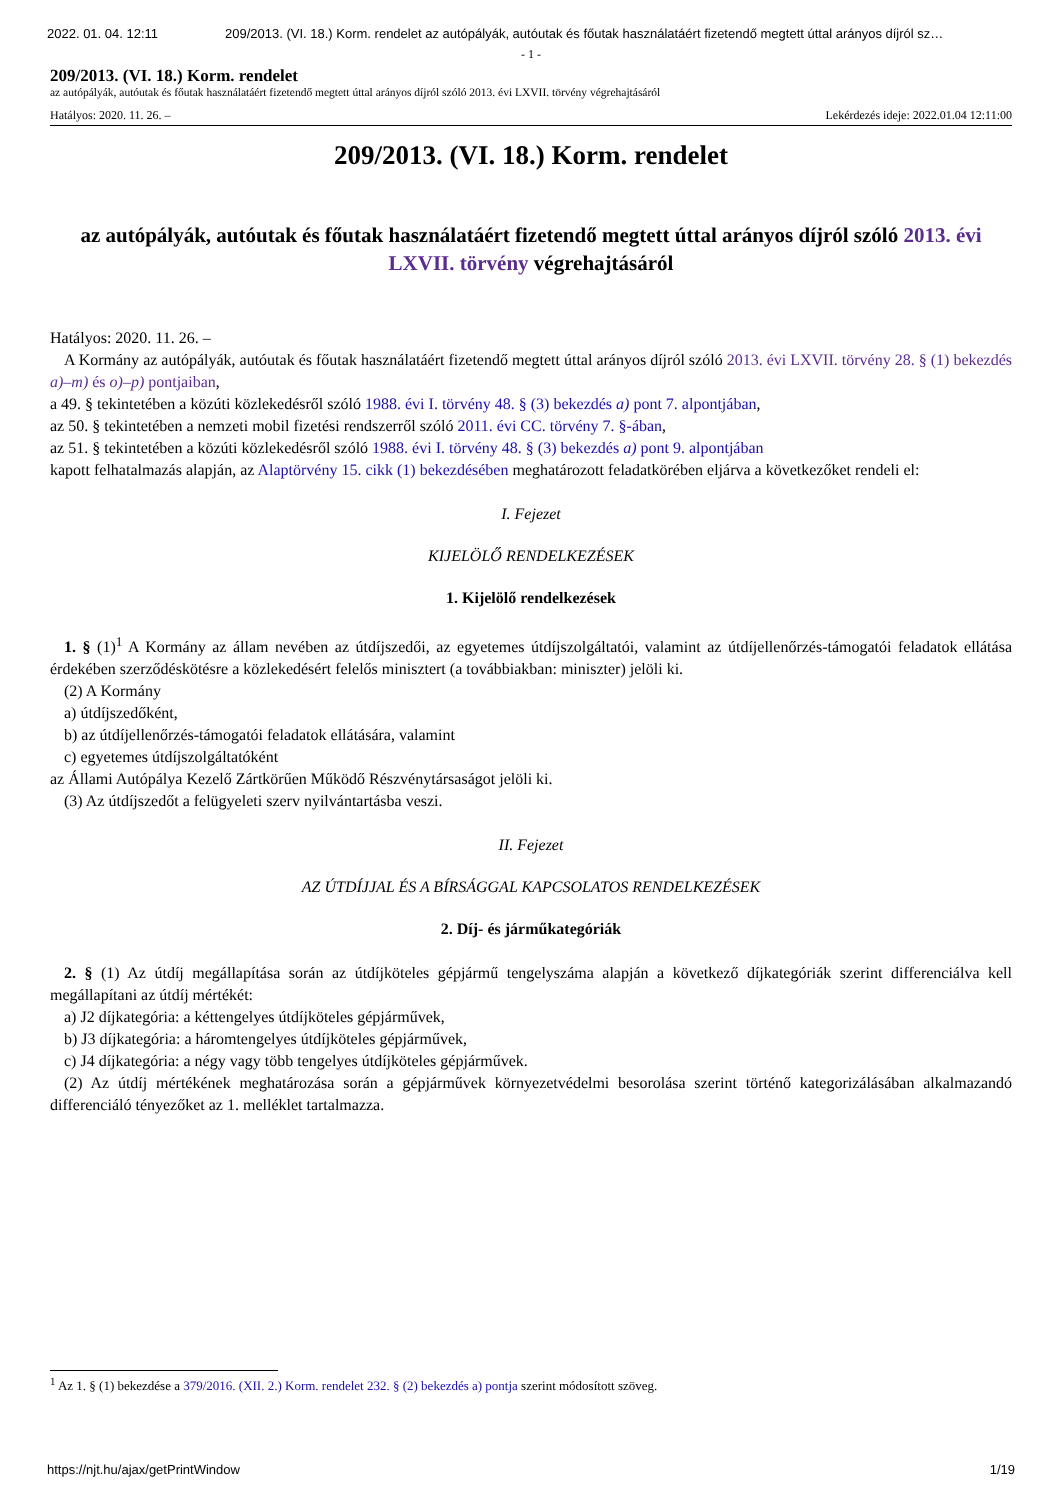2022. 01. 04. 12:11 209/2013. (VI. 18.) Korm. rendelet az autópályák, autóutak és főutak használatáért fizetendő megtett úttal arányos díjról sz…
- 1 -
209/2013. (VI. 18.) Korm. rendelet
az autópályák, autóutak és főutak használatáért fizetendő megtett úttal arányos díjról szóló 2013. évi LXVII. törvény végrehajtásáról
Hatályos: 2020. 11. 26. – Lekérdezés ideje: 2022.01.04 12:11:00
209/2013. (VI. 18.) Korm. rendelet
az autópályák, autóutak és főutak használatáért fizetendő megtett úttal arányos díjról szóló 2013. évi LXVII. törvény végrehajtásáról
Hatályos: 2020. 11. 26. –
A Kormány az autópályák, autóutak és főutak használatáért fizetendő megtett úttal arányos díjról szóló 2013. évi LXVII. törvény 28. § (1) bekezdés a)–m) és o)–p) pontjaiban,
a 49. § tekintetében a közúti közlekedésről szóló 1988. évi I. törvény 48. § (3) bekezdés a) pont 7. alpontjában,
az 50. § tekintetében a nemzeti mobil fizetési rendszerről szóló 2011. évi CC. törvény 7. §-ában,
az 51. § tekintetében a közúti közlekedésről szóló 1988. évi I. törvény 48. § (3) bekezdés a) pont 9. alpontjában
kapott felhatalmazás alapján, az Alaptörvény 15. cikk (1) bekezdésében meghatározott feladatkörében eljárva a következőket rendeli el:
I. Fejezet
KIJELÖLŐ RENDELKEZÉSEK
1. Kijelölő rendelkezések
1. § (1)<sup>1</sup> A Kormány az állam nevében az útdíjszedői, az egyetemes útdíjszolgáltatói, valamint az útdíjellenőrzés-támogatói feladatok ellátása érdekében szerződéskötésre a közlekedésért felelős minisztert (a továbbiakban: miniszter) jelöli ki.
(2) A Kormány
a) útdíjszedőként,
b) az útdíjellenőrzés-támogatói feladatok ellátására, valamint
c) egyetemes útdíjszolgáltatóként
az Állami Autópálya Kezelő Zártkörűen Működő Részvénytársaságot jelöli ki.
(3) Az útdíjszedőt a felügyeleti szerv nyilvántartásba veszi.
II. Fejezet
AZ ÚTDÍJJAL ÉS A BÍRSÁGGAL KAPCSOLATOS RENDELKEZÉSEK
2. Díj- és járműkategóriák
2. § (1) Az útdíj megállapítása során az útdíjköteles gépjármű tengelyszáma alapján a következő díjkategóriák szerint differenciálva kell megállapítani az útdíj mértékét:
a) J2 díjkategória: a kéttengelyes útdíjköteles gépjárművek,
b) J3 díjkategória: a háromtengelyes útdíjköteles gépjárművek,
c) J4 díjkategória: a négy vagy több tengelyes útdíjköteles gépjárművek.
(2) Az útdíj mértékének meghatározása során a gépjárművek környezetvédelmi besorolása szerint történő kategorizálásában alkalmazandó differenciáló tényezőket az 1. melléklet tartalmazza.
<sup>1</sup> Az 1. § (1) bekezdése a 379/2016. (XII. 2.) Korm. rendelet 232. § (2) bekezdés a) pontja szerint módosított szöveg.
https://njt.hu/ajax/getPrintWindow 1/19